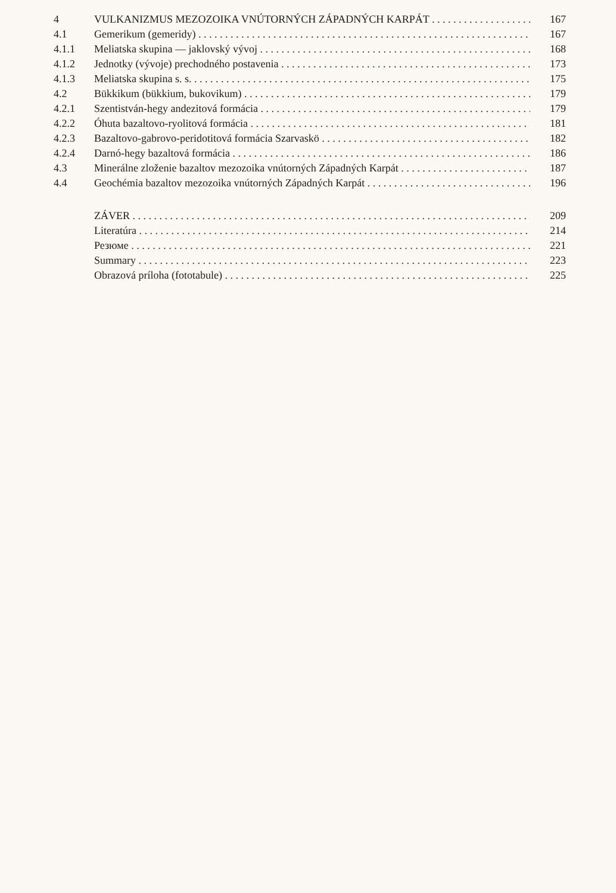4 VULKANIZMUS MEZOZOIKA VNÚTORNÝCH ZÁPADNÝCH KARPÁT 167
4.1 Gemerikum (gemeridy) 167
4.1.1 Meliatska skupina — jaklovský vývoj 168
4.1.2 Jednotky (vývoje) prechodného postavenia 173
4.1.3 Meliatska skupina s. s. 175
4.2 Bükkikum (bükkium, bukovikum) 179
4.2.1 Szentistván-hegy andezitová formácia 179
4.2.2 Óhuta bazaltovo-ryolitová formácia 181
4.2.3 Bazaltovo-gabrovo-peridotitová formácia Szarvaskö 182
4.2.4 Darnó-hegy bazaltová formácia 186
4.3 Minerálne zloženie bazaltov mezozoika vnútorných Západných Karpát 187
4.4 Geochémia bazaltov mezozoika vnútorných Západných Karpát 196
ZÁVER 209
Literatúra 214
Резюме 221
Summary 223
Obrazová príloha (fototabule) 225